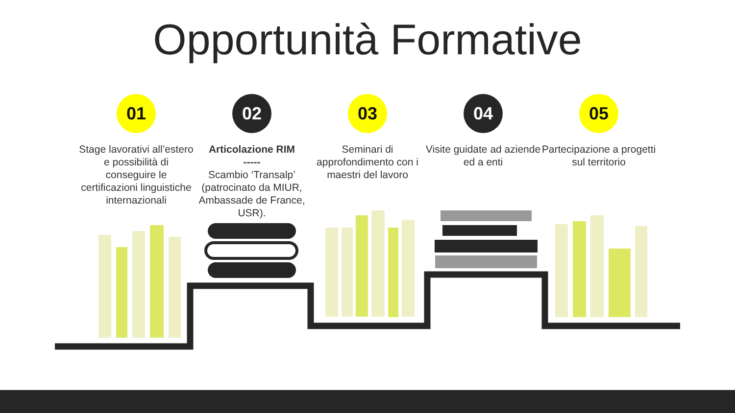Opportunità Formative
01
Stage lavorativi all’estero e possibilità di conseguire le certificazioni linguistiche internazionali
02
Articolazione RIM
-----
Scambio ‘Transalp’ (patrocinato da MIUR, Ambassade de France, USR).
03
Seminari di approfondimento con i maestri del lavoro
04
Visite guidate ad aziende ed a enti
05
Partecipazione a progetti sul territorio